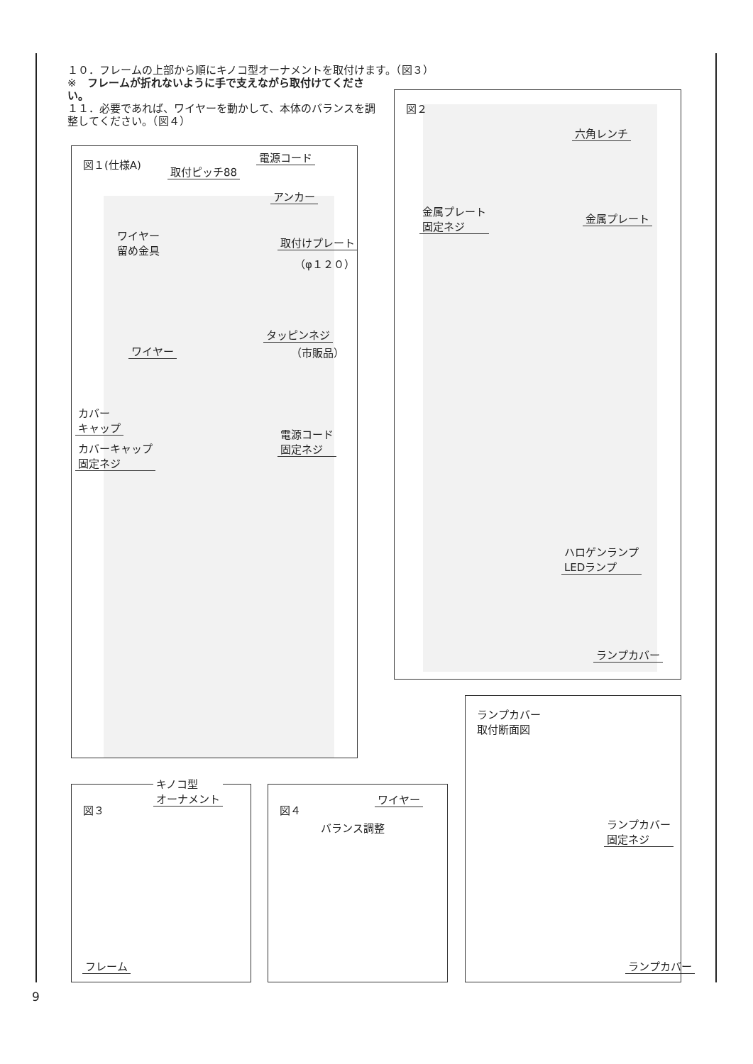１０．フレームの上部から順にキノコ型オーナメントを取付けます。（図３）
※　フレームが折れないように手で支えながら取付けてください。
１１．必要であれば、ワイヤーを動かして、本体のバランスを調整してください。（図４）
図１(仕様A)
取付ピッチ88
電源コード
アンカー
ワイヤー
留め金具
取付けプレート
（φ１２０）
タッピンネジ
（市販品）
ワイヤー
カバー
キャップ
電源コード
固定ネジ
カバーキャップ
固定ネジ
図２
六角レンチ
金属プレート
固定ネジ
金属プレート
ハロゲンランプ
LEDランプ
ランプカバー
図３
キノコ型
オーナメント
フレーム
図４
ワイヤー
バランス調整
ランプカバー
取付断面図
ランプカバー
固定ネジ
ランプカバー
9